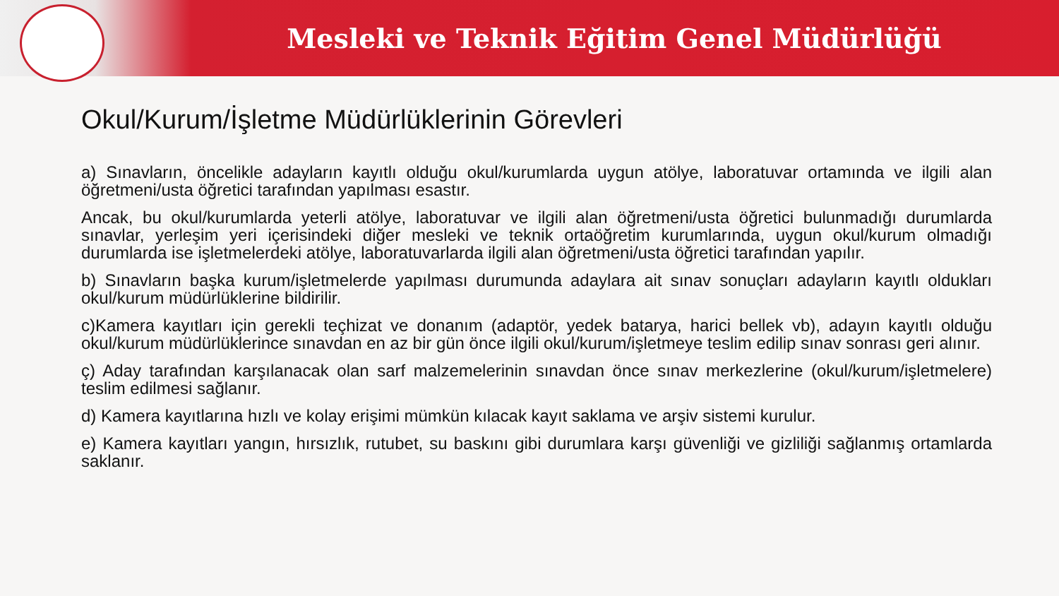Mesleki ve Teknik Eğitim Genel Müdürlüğü
Okul/Kurum/İşletme Müdürlüklerinin Görevleri
a) Sınavların, öncelikle adayların kayıtlı olduğu okul/kurumlarda uygun atölye, laboratuvar ortamında ve ilgili alan öğretmeni/usta öğretici tarafından yapılması esastır.
Ancak, bu okul/kurumlarda yeterli atölye, laboratuvar ve ilgili alan öğretmeni/usta öğretici bulunmadığı durumlarda sınavlar, yerleşim yeri içerisindeki diğer mesleki ve teknik ortaöğretim kurumlarında, uygun okul/kurum olmadığı durumlarda ise işletmelerdeki atölye, laboratuvarlarda ilgili alan öğretmeni/usta öğretici tarafından yapılır.
b) Sınavların başka kurum/işletmelerde yapılması durumunda adaylara ait sınav sonuçları adayların kayıtlı oldukları okul/kurum müdürlüklerine bildirilir.
c)Kamera kayıtları için gerekli teçhizat ve donanım (adaptör, yedek batarya, harici bellek vb), adayın kayıtlı olduğu okul/kurum müdürlüklerince sınavdan en az bir gün önce ilgili okul/kurum/işletmeye teslim edilip sınav sonrası geri alınır.
ç) Aday tarafından karşılanacak olan sarf malzemelerinin sınavdan önce sınav merkezlerine (okul/kurum/işletmelere) teslim edilmesi sağlanır.
d) Kamera kayıtlarına hızlı ve kolay erişimi mümkün kılacak kayıt saklama ve arşiv sistemi kurulur.
e) Kamera kayıtları yangın, hırsızlık, rutubet, su baskını gibi durumlara karşı güvenliği ve gizliliği sağlanmış ortamlarda saklanır.